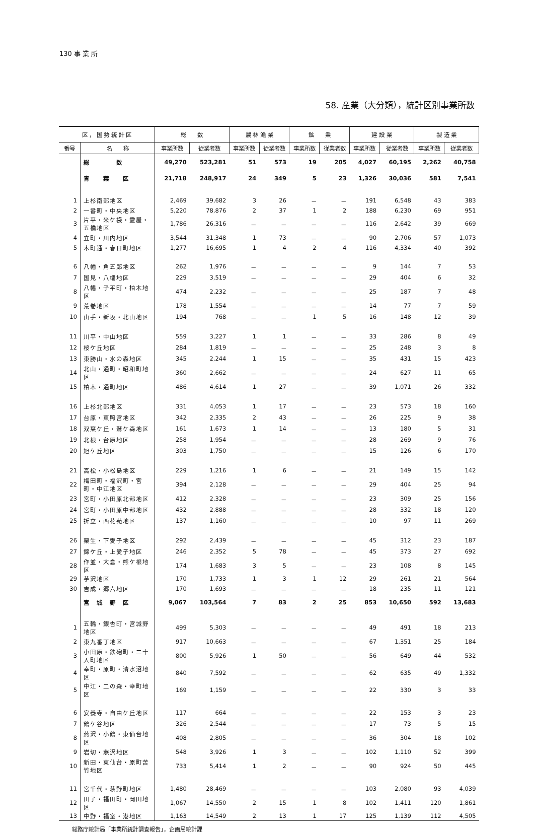130 事 業 所
58. 産業（大分類），統計区別事業所数
| 区 ， 国 勢 統 計 区 | | 総 数 | | 農 林 漁 業 | | 鉱 業 | | 建 設 業 | | 製 造 業 | |
| --- | --- | --- | --- | --- | --- | --- | --- | --- | --- | --- | --- |
| 番号 | 名 称 | 事業所数 | 従業者数 | 事業所数 | 従業者数 | 事業所数 | 従業者数 | 事業所数 | 従業者数 | 事業所数 | 従業者数 |
| | 総 数 | 49,270 | 523,281 | 51 | 573 | 19 | 205 | 4,027 | 60,195 | 2,262 | 40,758 |
| | 青 葉 区 | 21,718 | 248,917 | 24 | 349 | 5 | 23 | 1,326 | 30,036 | 581 | 7,541 |
| 1 | 上杉南部地区 | 2,469 | 39,682 | 3 | 26 | － | － | 191 | 6,548 | 43 | 383 |
| 2 | 一番町・中央地区 | 5,220 | 78,876 | 2 | 37 | 1 | 2 | 188 | 6,230 | 69 | 951 |
| 3 | 片平・米ケ袋・霊屋・五橋地区 | 1,786 | 26,316 | － | － | － | － | 116 | 2,642 | 39 | 669 |
| 4 | 立町・川内地区 | 3,544 | 31,348 | 1 | 73 | － | － | 90 | 2,706 | 57 | 1,073 |
| 5 | 木町通・春日町地区 | 1,277 | 16,695 | 1 | 4 | 2 | 4 | 116 | 4,334 | 40 | 392 |
| 6 | 八幡・角五郎地区 | 262 | 1,976 | － | － | － | － | 9 | 144 | 7 | 53 |
| 7 | 国見・八幡地区 | 229 | 3,519 | － | － | － | － | 29 | 404 | 6 | 32 |
| 8 | 八幡・子平町・柏木地区 | 474 | 2,232 | － | － | － | － | 25 | 187 | 7 | 48 |
| 9 | 荒巻地区 | 178 | 1,554 | － | － | － | － | 14 | 77 | 7 | 59 |
| 10 | 山手・新坂・北山地区 | 194 | 768 | － | － | 1 | 5 | 16 | 148 | 12 | 39 |
| 11 | 川平・中山地区 | 559 | 3,227 | 1 | 1 | － | － | 33 | 286 | 8 | 49 |
| 12 | 桜ケ丘地区 | 284 | 1,819 | － | － | － | － | 25 | 248 | 3 | 8 |
| 13 | 東勝山・水の森地区 | 345 | 2,244 | 1 | 15 | － | － | 35 | 431 | 15 | 423 |
| 14 | 北山・通町・昭和町地区 | 360 | 2,662 | － | － | － | － | 24 | 627 | 11 | 65 |
| 15 | 柏木・通町地区 | 486 | 4,614 | 1 | 27 | － | － | 39 | 1,071 | 26 | 332 |
| 16 | 上杉北部地区 | 331 | 4,053 | 1 | 17 | － | － | 23 | 573 | 18 | 160 |
| 17 | 台原・東照宮地区 | 342 | 2,335 | 2 | 43 | － | － | 26 | 225 | 9 | 38 |
| 18 | 双葉ケ丘・鷲ケ森地区 | 161 | 1,673 | 1 | 14 | － | － | 13 | 180 | 5 | 31 |
| 19 | 北根・台原地区 | 258 | 1,954 | － | － | － | － | 28 | 269 | 9 | 76 |
| 20 | 旭ケ丘地区 | 303 | 1,750 | － | － | － | － | 15 | 126 | 6 | 170 |
| 21 | 高松・小松島地区 | 229 | 1,216 | 1 | 6 | － | － | 21 | 149 | 15 | 142 |
| 22 | 梅田町・福沢町・宮町・中江地区 | 394 | 2,128 | － | － | － | － | 29 | 404 | 25 | 94 |
| 23 | 宮町・小田原北部地区 | 412 | 2,328 | － | － | － | － | 23 | 309 | 25 | 156 |
| 24 | 宮町・小田原中部地区 | 432 | 2,888 | － | － | － | － | 28 | 332 | 18 | 120 |
| 25 | 折立・西花苑地区 | 137 | 1,160 | － | － | － | － | 10 | 97 | 11 | 269 |
| 26 | 栗生・下愛子地区 | 292 | 2,439 | － | － | － | － | 45 | 312 | 23 | 187 |
| 27 | 錦ケ丘・上愛子地区 | 246 | 2,352 | 5 | 78 | － | － | 45 | 373 | 27 | 692 |
| 28 | 作並・大倉・熊ケ根地区 | 174 | 1,683 | 3 | 5 | － | － | 23 | 108 | 8 | 145 |
| 29 | 芋沢地区 | 170 | 1,733 | 1 | 3 | 1 | 12 | 29 | 261 | 21 | 564 |
| 30 | 吉成・郷六地区 | 170 | 1,693 | － | － | － | － | 18 | 235 | 11 | 121 |
| | 宮 城 野 区 | 9,067 | 103,564 | 7 | 83 | 2 | 25 | 853 | 10,650 | 592 | 13,683 |
| 1 | 五輪・銀杏町・宮城野地区 | 499 | 5,303 | － | － | － | － | 49 | 491 | 18 | 213 |
| 2 | 東九番丁地区 | 917 | 10,663 | － | － | － | － | 67 | 1,351 | 25 | 184 |
| 3 | 小田原・鉄砲町・二十人町地区 | 800 | 5,926 | 1 | 50 | － | － | 56 | 649 | 44 | 532 |
| 4 | 幸町・原町・清水沼地区 | 840 | 7,592 | － | － | － | － | 62 | 635 | 49 | 1,332 |
| 5 | 中江・二の森・幸町地区 | 169 | 1,159 | － | － | － | － | 22 | 330 | 3 | 33 |
| 6 | 安養寺・自由ケ丘地区 | 117 | 664 | － | － | － | － | 22 | 153 | 3 | 23 |
| 7 | 鶴ケ谷地区 | 326 | 2,544 | － | － | － | － | 17 | 73 | 5 | 15 |
| 8 | 燕沢・小鶴・東仙台地区 | 408 | 2,805 | － | － | － | － | 36 | 304 | 18 | 102 |
| 9 | 岩切・燕沢地区 | 548 | 3,926 | 1 | 3 | － | － | 102 | 1,110 | 52 | 399 |
| 10 | 新田・東仙台・原町苦竹地区 | 733 | 5,414 | 1 | 2 | － | － | 90 | 924 | 50 | 445 |
| 11 | 宮千代・萩野町地区 | 1,480 | 28,469 | － | － | － | － | 103 | 2,080 | 93 | 4,039 |
| 12 | 田子・福田町・岡田地区 | 1,067 | 14,550 | 2 | 15 | 1 | 8 | 102 | 1,411 | 120 | 1,861 |
| 13 | 中野・福室・港地区 | 1,163 | 14,549 | 2 | 13 | 1 | 17 | 125 | 1,139 | 112 | 4,505 |
総務庁統計局「事業所統計調査報告」，企画局統計課